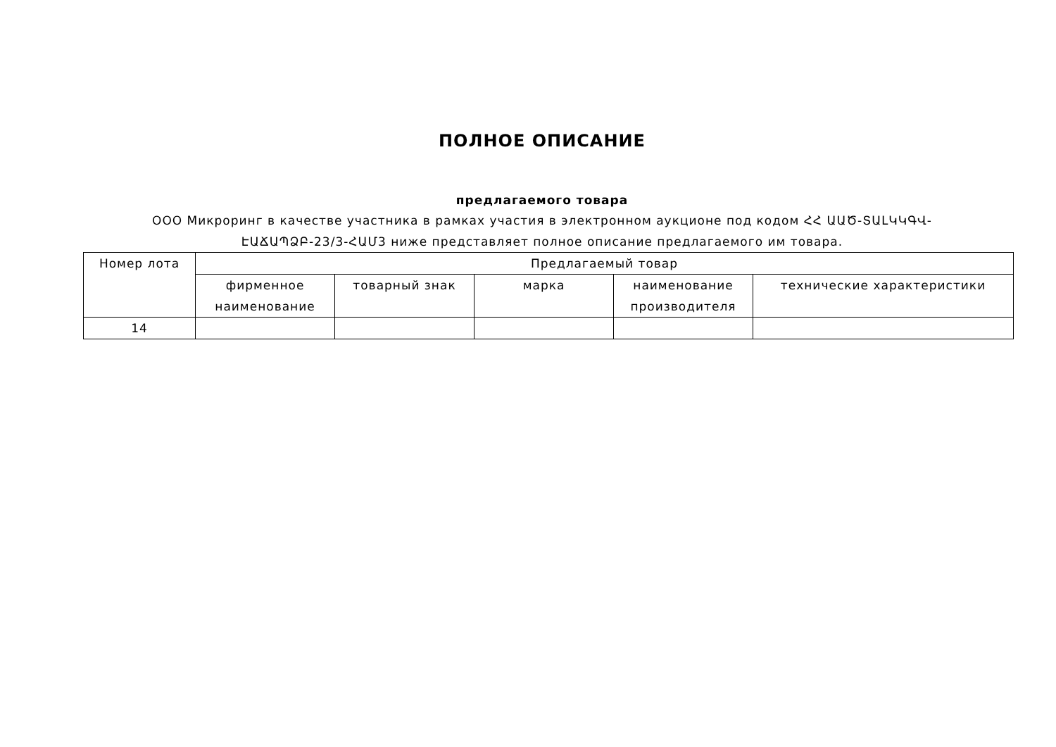ПОЛНОЕ ОПИСАНИЕ
предлагаемого товара
ООО Микроринг в качестве участника в рамках участия в электронном аукционе под кодом ՀՀ ԱԱԾ-ՏԱԼԿԿԳՎ-ԷԱՃԱՊՁԲ-23/3-ՀԱՄ3 ниже представляет полное описание предлагаемого им товара.
| Номер лота | Предлагаемый товар | | | | |
| --- | --- | --- | --- | --- | --- |
| | фирменное наименование | товарный знак | марка | наименование производителя | технические характеристики |
| 14 | | | | | |